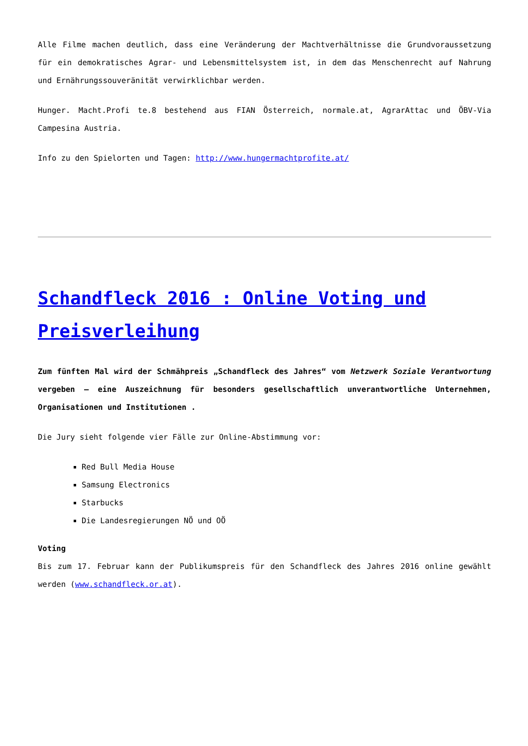Alle Filme machen deutlich, dass eine Veränderung der Machtverhältnisse die Grundvoraussetzung für ein demokratisches Agrar- und Lebensmittelsystem ist, in dem das Menschenrecht auf Nahrung und Ernährungssouveränität verwirklichbar werden.
Hunger. Macht.Profi te.8 bestehend aus FIAN Österreich, normale.at, AgrarAttac und ÖBV-Via Campesina Austria.
Info zu den Spielorten und Tagen: http://www.hungermachtprofite.at/
Schandfleck 2016 : Online Voting und Preisverleihung
Zum fünften Mal wird der Schmähpreis „Schandfleck des Jahres“ vom Netzwerk Soziale Verantwortung vergeben – eine Auszeichnung für besonders gesellschaftlich unverantwortliche Unternehmen, Organisationen und Institutionen .
Die Jury sieht folgende vier Fälle zur Online-Abstimmung vor:
Red Bull Media House
Samsung Electronics
Starbucks
Die Landesregierungen NÖ und OÖ
Voting
Bis zum 17. Februar kann der Publikumspreis für den Schandfleck des Jahres 2016 online gewählt werden (www.schandfleck.or.at).